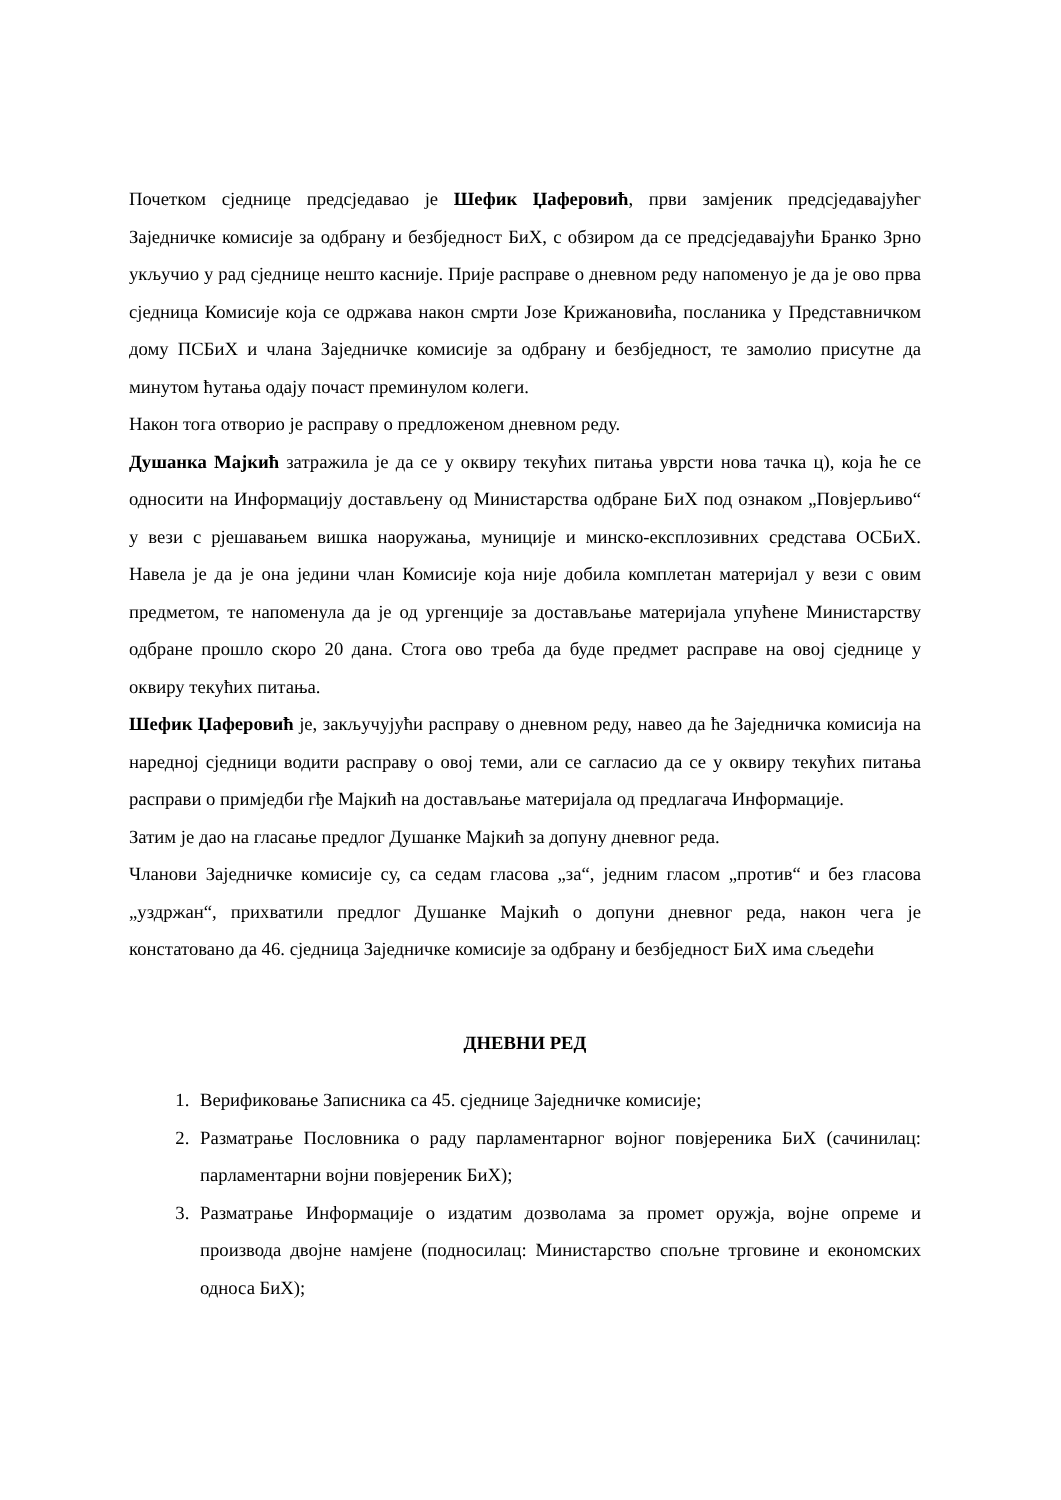Почетком сједнице предсједавао је Шефик Џаферовић, први замјеник предсједавајућег Заједничке комисије за одбрану и безбједност БиХ, с обзиром да се предсједавајући Бранко Зрно укључио у рад сједнице нешто касније. Прије расправе о дневном реду напоменуо је да је ово прва сједница Комисије која се одржава након смрти Јозе Крижановића, посланика у Представничком дому ПСБиХ и члана Заједничке комисије за одбрану и безбједност, те замолио присутне да минутом ћутања одају почаст преминулом колеги.
Након тога отворио је расправу о предложеном дневном реду.
Душанка Мајкић затражила је да се у оквиру текућих питања уврсти нова тачка ц), која ће се односити на Информацију достављену од Министарства одбране БиХ под ознаком „Повјерљиво“ у вези с рјешавањем вишка наоружања, муниције и минско-експлозивних средстава ОСБиХ. Навела је да је она једини члан Комисије која није добила комплетан материјал у вези с овим предметом, те напоменула да је од ургенције за достављање материјала упућене Министарству одбране прошло скоро 20 дана. Стога ово треба да буде предмет расправе на овој сједнице у оквиру текућих питања.
Шефик Џаферовић је, закључујући расправу о дневном реду, навео да ће Заједничка комисија на наредној сједници водити расправу о овој теми, али се сагласио да се у оквиру текућих питања расправи о примједби гђе Мајкић на достављање материјала од предлагача Информације.
Затим је дао на гласање предлог Душанке Мајкић за допуну дневног реда.
Чланови Заједничке комисије су, са седам гласова „за“, једним гласом „против“ и без гласова „уздржан“, прихватили предлог Душанке Мајкић о допуни дневног реда, након чега је констатовано да 46. сједница Заједничке комисије за одбрану и безбједност БиХ има сљедећи
ДНЕВНИ РЕД
1. Верификовање Записника са 45. сједнице Заједничке комисије;
2. Разматрање Пословника о раду парламентарног војног повјереника БиХ (сачинилац: парламентарни војни повјереник БиХ);
3. Разматрање Информације о издатим дозволама за промет оружја, војне опреме и производа двојне намјене (подносилац: Министарство спољне трговине и економских односа БиХ);